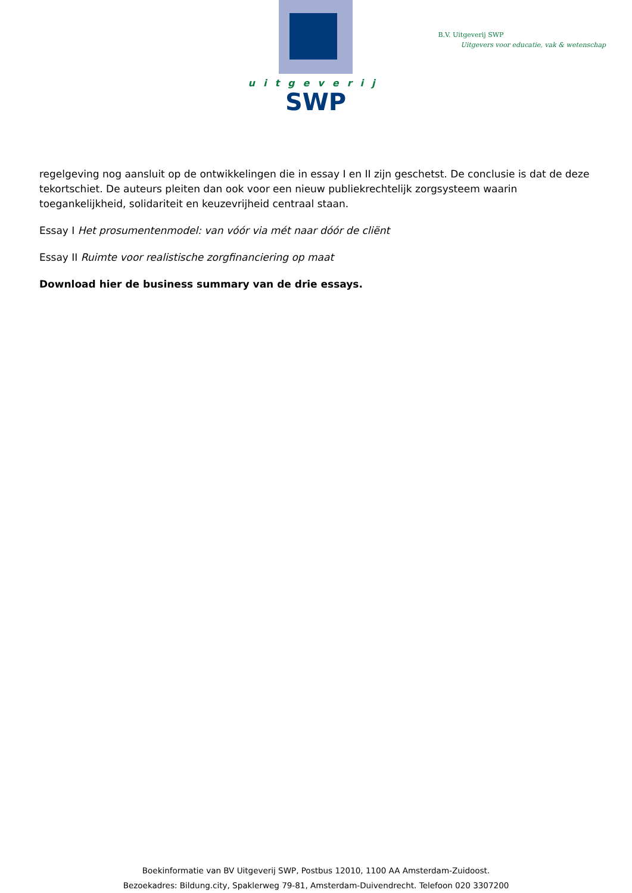uitgeverij
SWP
B.V. Uitgeverij SWP
Uitgevers voor educatie, vak & wetenschap
regelgeving nog aansluit op de ontwikkelingen die in essay I en II zijn geschetst. De conclusie is dat de deze tekortschiet. De auteurs pleiten dan ook voor een nieuw publiekrechtelijk zorgsysteem waarin toegankelijkheid, solidariteit en keuzevrijheid centraal staan.
Essay I Het prosumentenmodel: van vóór via mét naar dóór de cliënt
Essay II Ruimte voor realistische zorgfinanciering op maat
Download hier de business summary van de drie essays.
Boekinformatie van BV Uitgeverij SWP, Postbus 12010, 1100 AA Amsterdam-Zuidoost.
Bezoekadres: Bildung.city, Spaklerweg 79-81, Amsterdam-Duivendrecht. Telefoon 020 3307200